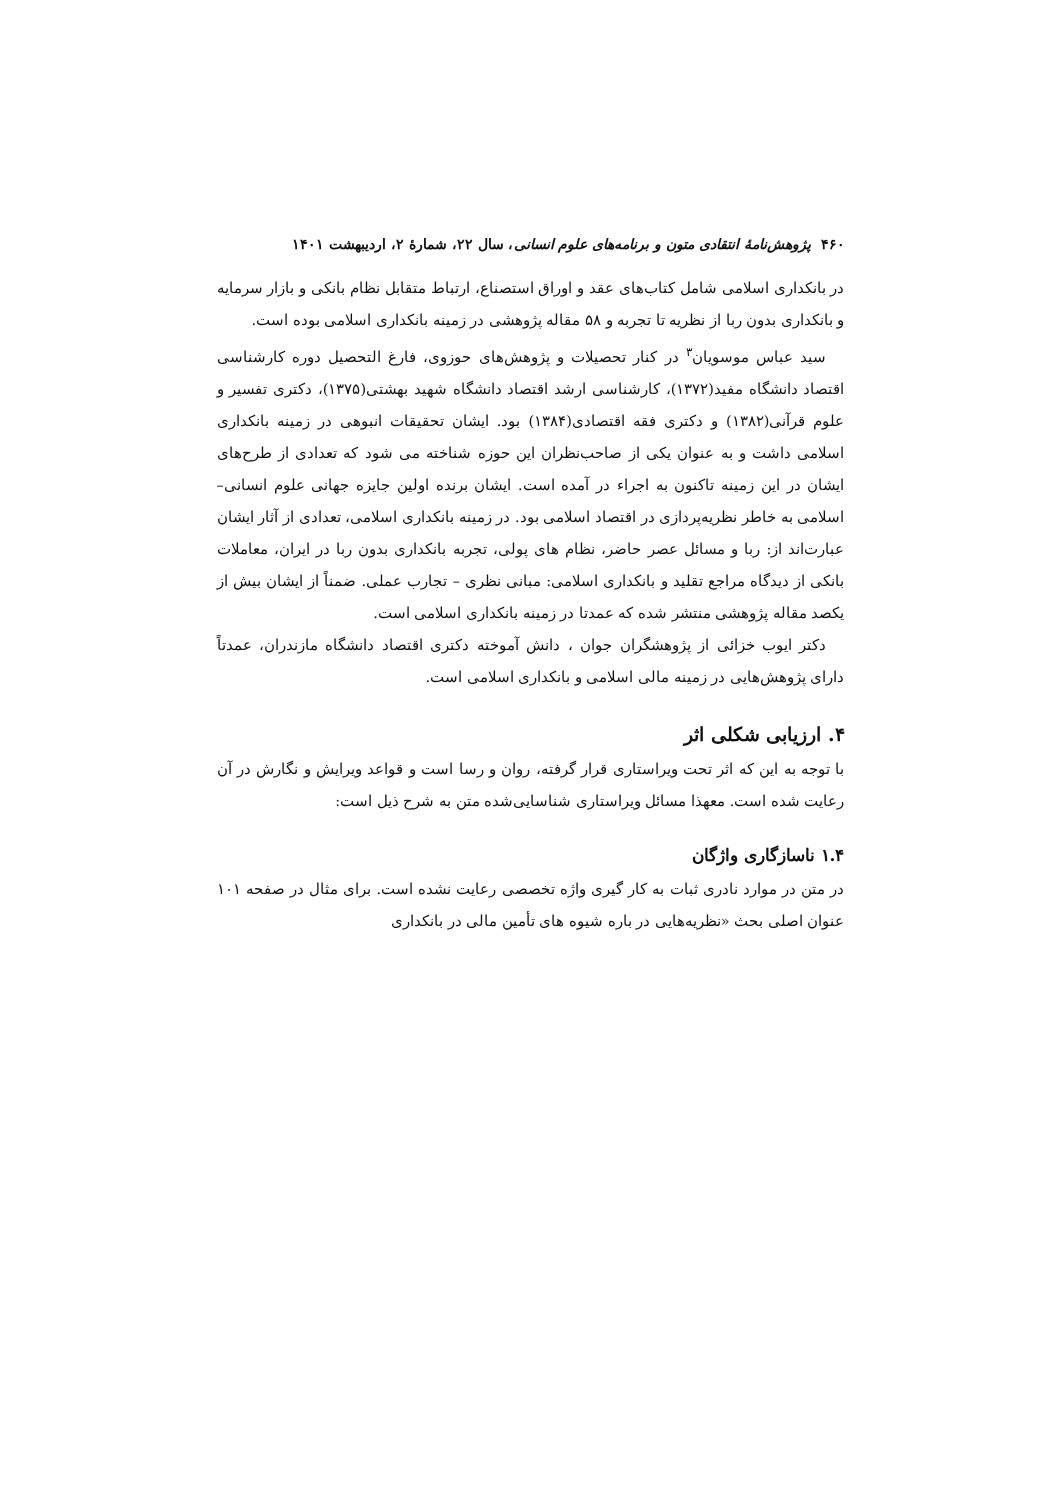۴۶۰ پژوهش‌نامهٔ انتقادی متون و برنامه‌های علوم انسانی، سال ۲۲، شمارهٔ ۲، اردیبهشت ۱۴۰۱
در بانکداری اسلامی شامل کتاب‌های عقد و اوراق استصناع، ارتباط متقابل نظام بانکی و بازار سرمایه و بانکداری بدون ربا از نظریه تا تجربه و ۵۸ مقاله پژوهشی در زمینه بانکداری اسلامی بوده است.
سید عباس موسویان<sup>۳</sup> در کنار تحصیلات و پژوهش‌های حوزوی، فارغ التحصیل دوره کارشناسی اقتصاد دانشگاه مفید(۱۳۷۲)، کارشناسی ارشد اقتصاد دانشگاه شهید بهشتی(۱۳۷۵)، دکتری تفسیر و علوم قرآنی(۱۳۸۲) و دکتری فقه اقتصادی(۱۳۸۴) بود. ایشان تحقیقات انبوهی در زمینه بانکداری اسلامی داشت و به عنوان یکی از صاحب‌نظران این حوزه شناخته می شود که تعدادی از طرح‌های ایشان در این زمینه تاکنون به اجراء در آمده است. ایشان برنده اولین جایزه جهانی علوم انسانی–اسلامی به خاطر نظریه‌پردازی در اقتصاد اسلامی بود. در زمینه بانکداری اسلامی، تعدادی از آثار ایشان عبارت‌اند از: ربا و مسائل عصر حاضر، نظام های پولی، تجربه بانکداری بدون ربا در ایران، معاملات بانکی از دیدگاه مراجع تقلید و بانکداری اسلامی: مبانی نظری – تجارب عملی. ضمناً از ایشان بیش از یکصد مقاله پژوهشی منتشر شده که عمدتا در زمینه بانکداری اسلامی است.
دکتر ایوب خزائی از پژوهشگران جوان ، دانش آموخته دکتری اقتصاد دانشگاه مازندران، عمدتاً دارای پژوهش‌هایی در زمینه مالی اسلامی و بانکداری اسلامی است.
۴. ارزیابی شکلی اثر
با توجه به این که اثر تحت ویراستاری قرار گرفته، روان و رسا است و قواعد ویرایش و نگارش در آن رعایت شده است. معهذا مسائل ویراستاری شناسایی‌شده متن به شرح ذیل است:
۱.۴ ناسازگاری واژگان
در متن در موارد نادری ثبات به کار گیری واژه تخصصی رعایت نشده است. برای مثال در صفحه ۱۰۱ عنوان اصلی بحث «نظریه‌هایی در باره شیوه های تأمین مالی در بانکداری